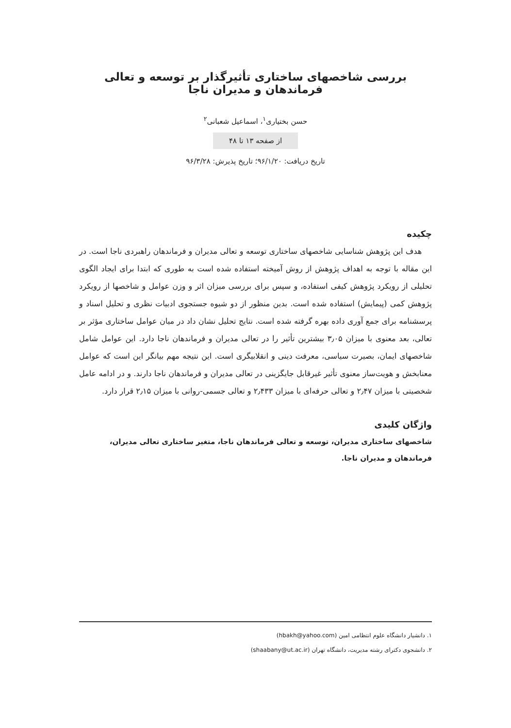بررسی شاخصهای ساختاری تأثیرگذار بر توسعه و تعالی فرماندهان و مدیران ناجا
حسن بختیاری<sup>۱</sup>، اسماعیل شعبانی<sup>۲</sup>
از صفحه ۱۳ تا ۴۸
تاریخ دریافت: ۹۶/۱/۲۰؛ تاریخ پذیرش: ۹۶/۳/۲۸
چکیده
هدف این پژوهش شناسایی شاخصهای ساختاری توسعه و تعالی مدیران و فرماندهان راهبردی ناجا است. در این مقاله با توجه به اهداف پژوهش از روش آمیخته استفاده شده است به طوری که ابتدا برای ایجاد الگوی تحلیلی از رویکرد پژوهش کیفی استفاده، و سپس برای بررسی میزان اثر و وزن عوامل و شاخصها از رویکرد پژوهش کمی (پیمایش) استفاده شده است. بدین منظور از دو شیوه جستجوی ادبیات نظری و تحلیل اسناد و پرسشنامه برای جمع آوری داده بهره گرفته شده است. نتایج تحلیل نشان داد در میان عوامل ساختاری مؤثر بر تعالی، بعد معنوی با میزان ۳٫۰۵ بیشترین تأثیر را در تعالی مدیران و فرماندهان ناجا دارد. این عوامل شامل شاخصهای ایمان، بصیرت سیاسی، معرفت دینی و انقلابیگری است. این نتیجه مهم بیانگر این است که عوامل معنابخش و هویت‌ساز معنوی تأثیر غیرقابل جایگزینی در تعالی مدیران و فرماندهان ناجا دارند. و در ادامه عامل شخصیتی با میزان ۲٫۴۷ و تعالی حرفه‌ای با میزان ۲٫۴۳۳ و تعالی جسمی-روانی با میزان ۲٫۱۵ قرار دارد.
واژگان کلیدی
شاخصهای ساختاری مدیران، توسعه و تعالی فرماندهان ناجا، متغیر ساختاری تعالی مدیران، فرماندهان و مدیران ناجا.
۱. دانشیار دانشگاه علوم انتظامی امین (hbakh@yahoo.com)
۲. دانشجوی دکترای رشته مدیریت، دانشگاه تهران (shaabany@ut.ac.ir)